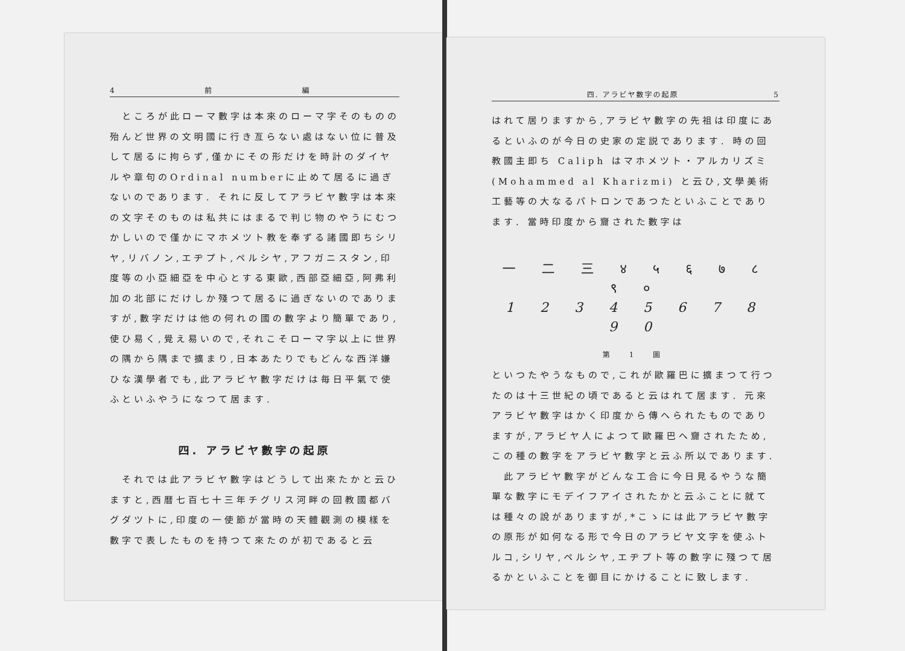4 前編
　ところが此ローマ數字は本來のローマ字そのものの殆んど世界の文明國に行き亙らない處はない位に普及して居るに拘らず,僅かにその形だけを時計のダイヤルや章句のOrdinal numberに止めて居るに過ぎないのであります. それに反してアラビヤ數字は本來の文字そのものは私共にはまるで判じ物のやうにむつかしいので僅かにマホメツト教を奉ずる諸國即ちシリヤ,リバノン,エヂプト,ペルシヤ,アフガニスタン,印度等の小亞細亞を中心とする東歐,西部亞細亞,阿弗利加の北部にだけしか殘つて居るに過ぎないのでありますが,數字だけは他の何れの國の數字より簡單であり,使ひ易く,覺え易いので,それこそローマ字以上に世界の隅から隅まで擴まり,日本あたりでもどんな西洋嫌ひな漢學者でも,此アラビヤ數字だけは毎日平氣で使ふといふやうになつて居ます.
四. アラビヤ數字の起原
　それでは此アラビヤ數字はどうして出來たかと云ひますと,西暦七百七十三年チグリス河畔の回教國都バグダツトに,印度の一使節が當時の天體觀測の模樣を數字で表したものを持つて來たのが初であると云
四. アラビヤ數字の起原 5
はれて居りますから,アラビヤ數字の先祖は印度にあるといふのが今日の史家の定説であります. 時の回教國主即ち Caliph はマホメツト・アルカリズミ (Mohammed al Kharizmi) と云ひ,文學美術工藝等の大なるパトロンであつたといふことであります. 當時印度から齎された數字は
一 二 三 ४ ५ ६ ७ ८ ९ ०
1 2 3 4 5 6 7 8 9 0
第 1 圖
といつたやうなもので,これが歐羅巴に擴まつて行つたのは十三世紀の頃であると云はれて居ます. 元來アラビヤ數字はかく印度から傳へられたものでありますが,アラビヤ人によつて歐羅巴へ齎されたため,この種の數字をアラビヤ數字と云ふ所以であります.
　此アラビヤ數字がどんな工合に今日見るやうな簡單な數字にモデイフアイされたかと云ふことに就ては種々の說がありますが,*こゝには此アラビヤ數字の原形が如何なる形で今日のアラビヤ文字を使ふトルコ,シリヤ,ペルシヤ,エヂプト等の數字に殘つて居るかといふことを御目にかけることに致します.